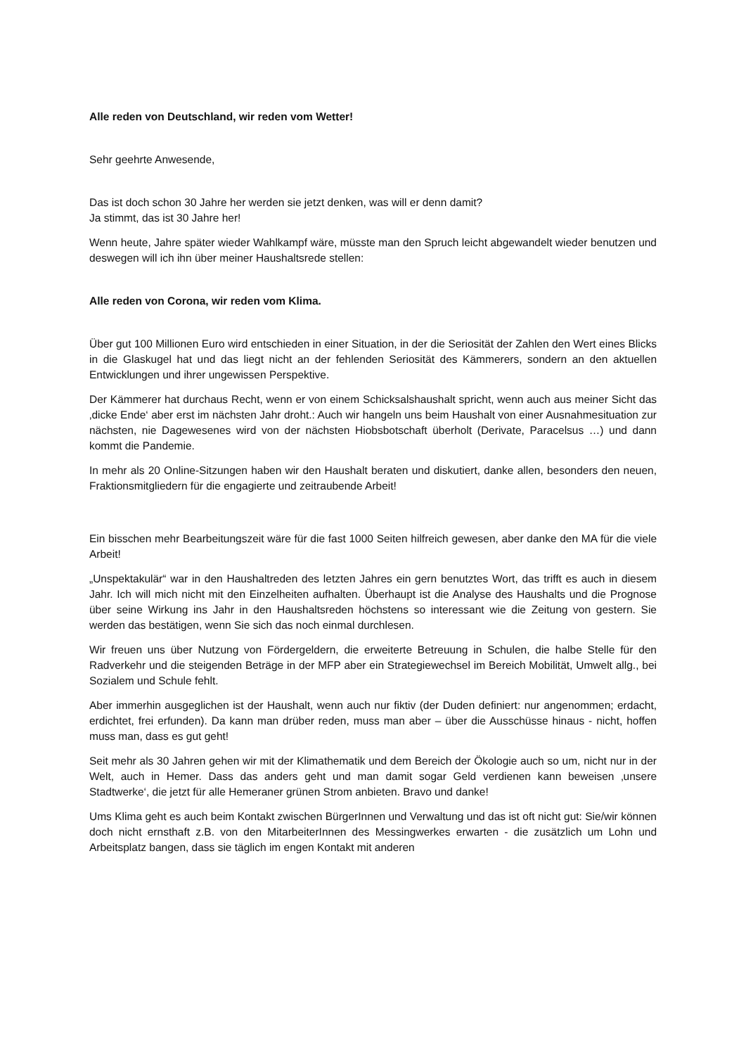Alle reden von Deutschland, wir reden vom Wetter!
Sehr geehrte Anwesende,
Das ist doch schon 30 Jahre her werden sie jetzt denken, was will er denn damit?
Ja stimmt, das ist 30 Jahre her!
Wenn heute, Jahre später wieder Wahlkampf wäre, müsste man den Spruch leicht abgewandelt wieder benutzen und deswegen will ich ihn über meiner Haushaltsrede stellen:
Alle reden von Corona, wir reden vom Klima.
Über gut 100 Millionen Euro wird entschieden in einer Situation, in der die Seriosität der Zahlen den Wert eines Blicks in die Glaskugel hat und das liegt nicht an der fehlenden Seriosität des Kämmerers, sondern an den aktuellen Entwicklungen und ihrer ungewissen Perspektive.
Der Kämmerer hat durchaus Recht, wenn er von einem Schicksalshaushalt spricht, wenn auch aus meiner Sicht das ‚dicke Ende‘ aber erst im nächsten Jahr droht.: Auch wir hangeln uns beim Haushalt von einer Ausnahmesituation zur nächsten, nie Dagewesenes wird von der nächsten Hiobsbotschaft überholt (Derivate, Paracelsus …) und dann kommt die Pandemie.
In mehr als 20 Online-Sitzungen haben wir den Haushalt beraten und diskutiert, danke allen, besonders den neuen, Fraktionsmitgliedern für die engagierte und zeitraubende Arbeit!
Ein bisschen mehr Bearbeitungszeit wäre für die fast 1000 Seiten hilfreich gewesen, aber danke den MA für die viele Arbeit!
„Unspektakulär“ war in den Haushaltreden des letzten Jahres ein gern benutztes Wort, das trifft es auch in diesem Jahr. Ich will mich nicht mit den Einzelheiten aufhalten. Überhaupt ist die Analyse des Haushalts und die Prognose über seine Wirkung ins Jahr in den Haushaltsreden höchstens so interessant wie die Zeitung von gestern. Sie werden das bestätigen, wenn Sie sich das noch einmal durchlesen.
Wir freuen uns über Nutzung von Fördergeldern, die erweiterte Betreuung in Schulen, die halbe Stelle für den Radverkehr und die steigenden Beträge in der MFP aber ein Strategiewechsel im Bereich Mobilität, Umwelt allg., bei Sozialem und Schule fehlt.
Aber immerhin ausgeglichen ist der Haushalt, wenn auch nur fiktiv (der Duden definiert: nur angenommen; erdacht, erdichtet, frei erfunden). Da kann man drüber reden, muss man aber – über die Ausschüsse hinaus - nicht, hoffen muss man, dass es gut geht!
Seit mehr als 30 Jahren gehen wir mit der Klimathematik und dem Bereich der Ökologie auch so um, nicht nur in der Welt, auch in Hemer. Dass das anders geht und man damit sogar Geld verdienen kann beweisen ‚unsere Stadtwerke‘, die jetzt für alle Hemeraner grünen Strom anbieten. Bravo und danke!
Ums Klima geht es auch beim Kontakt zwischen BürgerInnen und Verwaltung und das ist oft nicht gut: Sie/wir können doch nicht ernsthaft z.B. von den MitarbeiterInnen des Messingwerkes erwarten - die zusätzlich um Lohn und Arbeitsplatz bangen, dass sie täglich im engen Kontakt mit anderen